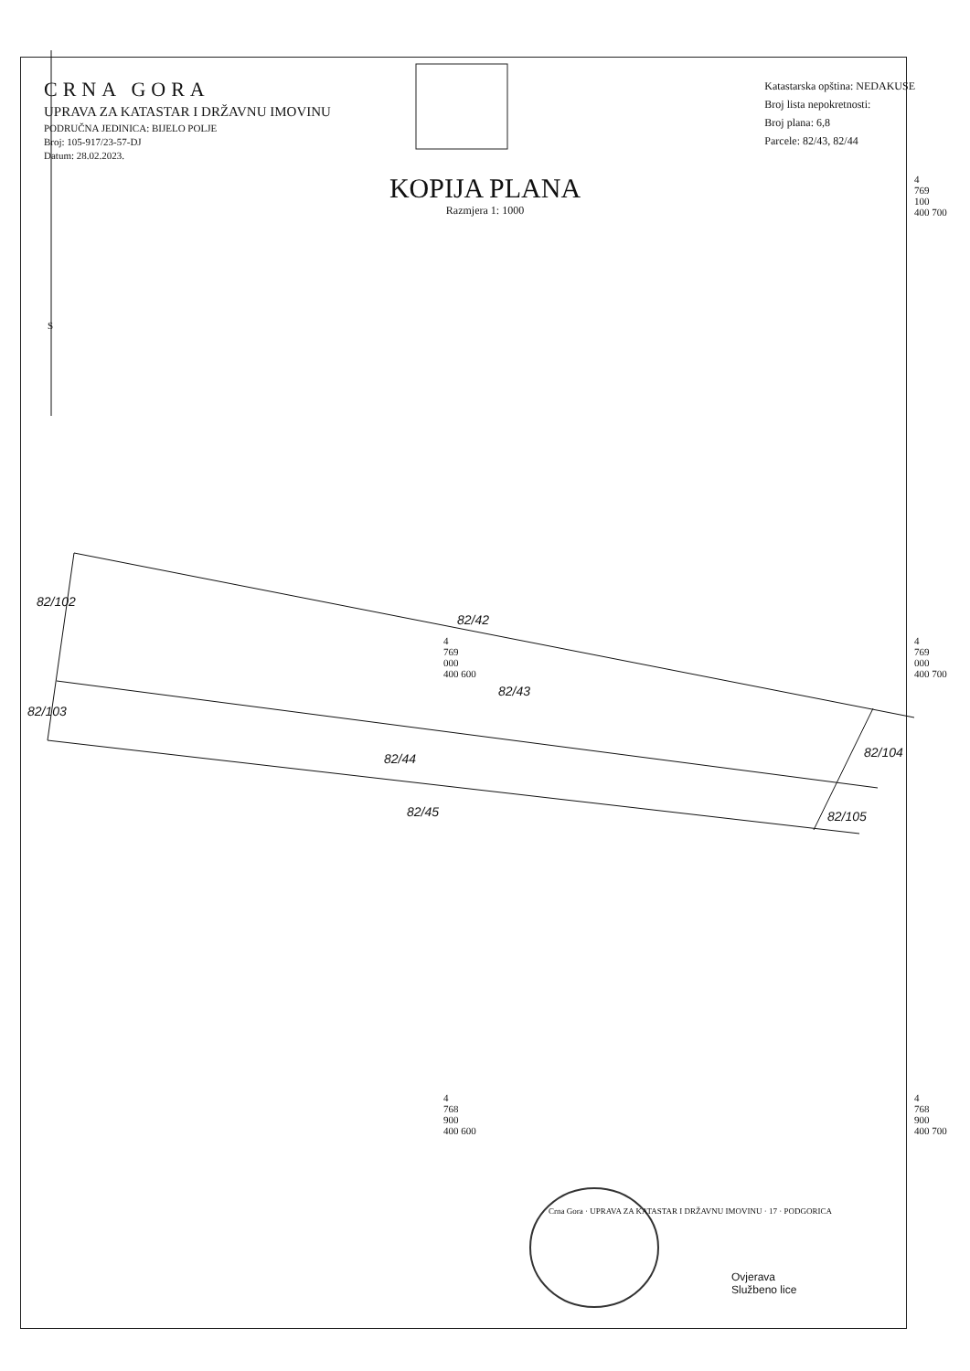CRNA GORA
UPRAVA ZA KATASTAR I DRŽAVNU IMOVINU
PODRUČNA JEDINICA: BIJELO POLJE
Broj: 105-917/23-57-DJ
Datum: 28.02.2023.
Katastarska opština: NEDAKUSE
Broj lista nepokretnosti:
Broj plana: 6,8
Parcele: 82/43, 82/44
KOPIJA PLANA
Razmjera 1: 1000
S
82/42
82/43
82/44
82/45
82/102
82/103
82/104
82/105
4
769
100
400 700
4
769
000
400 600
4
769
000
400 700
4
768
900
400 600
4
768
900
400 700
Crna Gora · UPRAVA ZA KATASTAR I DRŽAVNU IMOVINU · 17 · PODGORICA
Ovjerava
Službeno lice